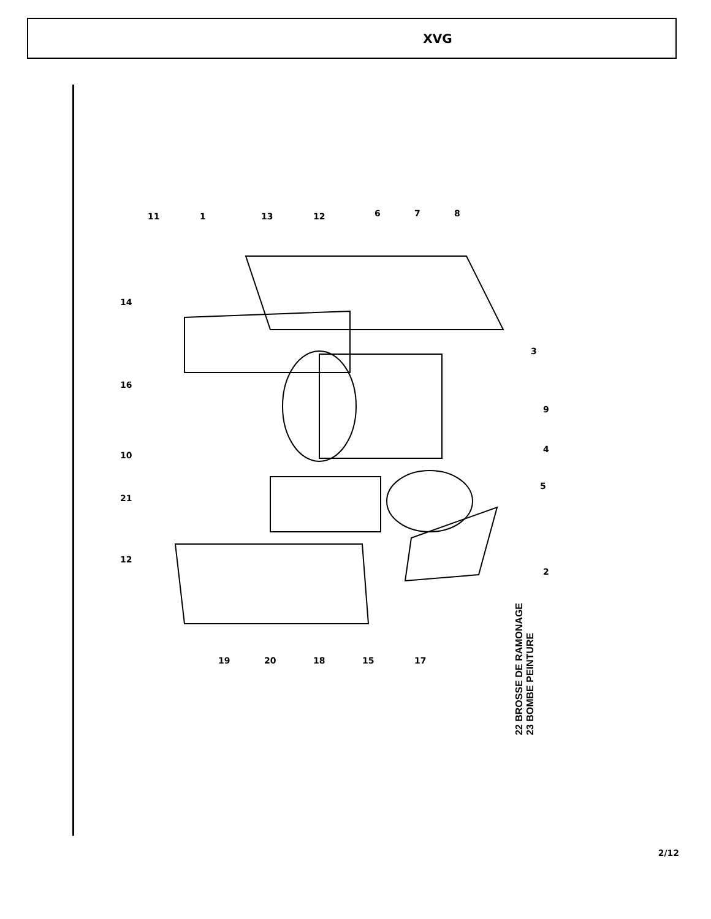XVG
11
1
13
12
6
7
8
3
9
4
5
2
14
16
10
21
12
19
20
18
15
17
22 BROSSE DE RAMONAGE
23 BOMBE PEINTURE
2/12